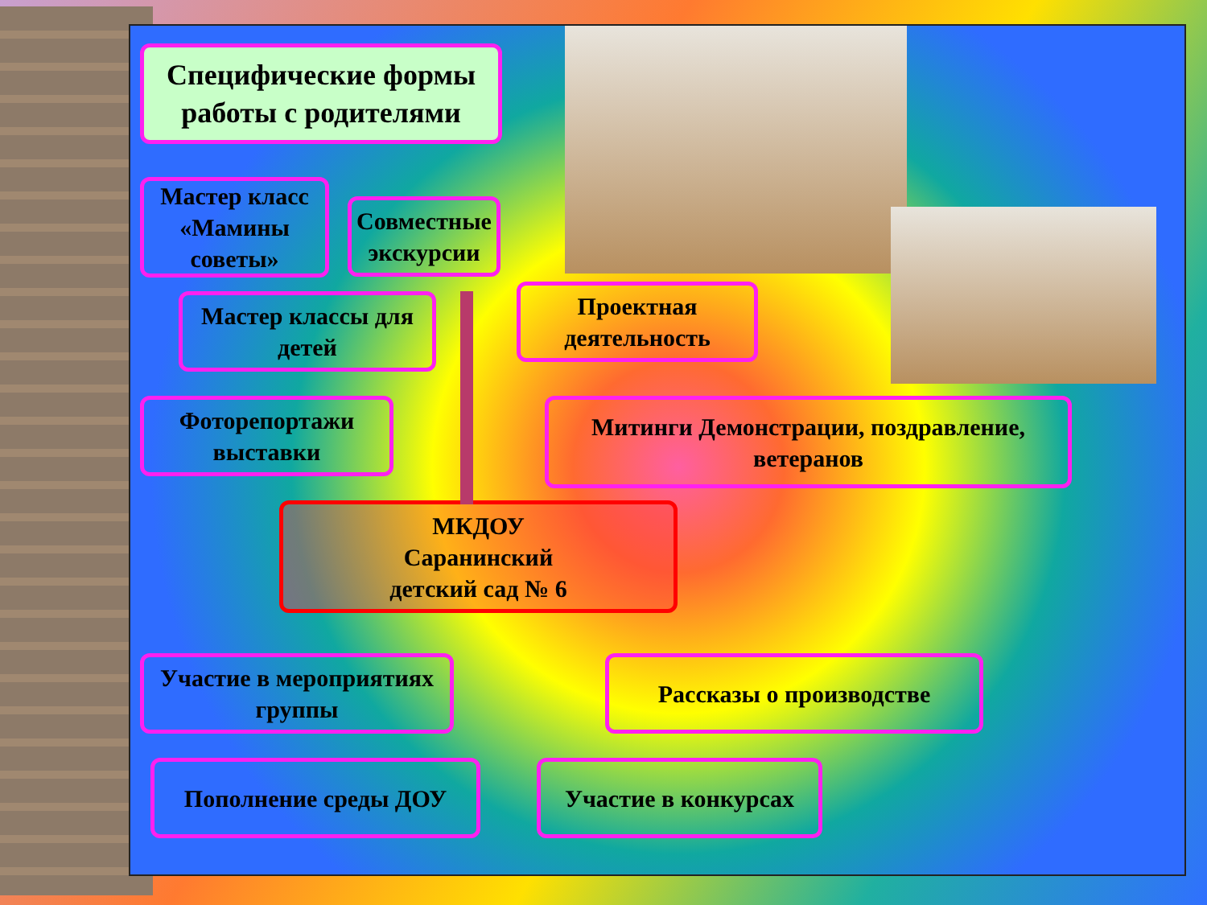Специфические формы работы с родителями
Мастер класс «Мамины советы»
Совместные экскурсии
Мастер классы для детей
Проектная деятельность
Фоторепортажи выставки
Митинги Демонстрации, поздравление, ветеранов
МКДОУ
Саранинский
детский сад № 6
Участие в мероприятиях группы
Рассказы о производстве
Пополнение среды ДОУ Участие в конкурсах